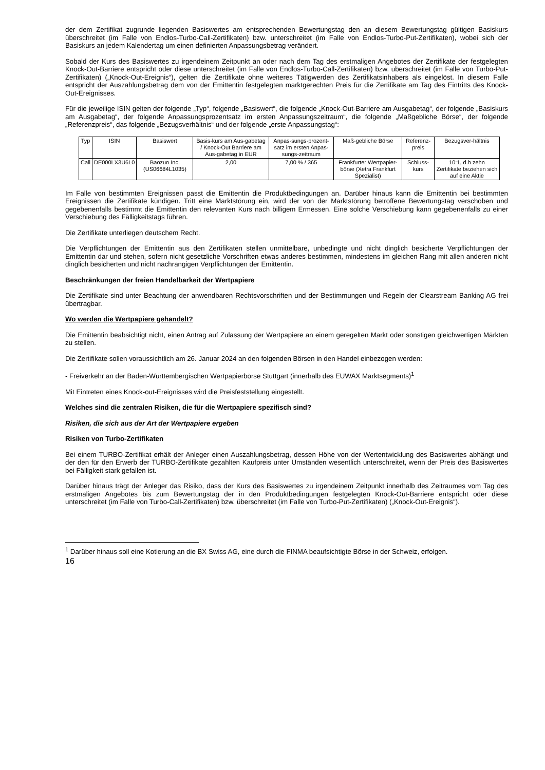der dem Zertifikat zugrunde liegenden Basiswertes am entsprechenden Bewertungstag den an diesem Bewertungstag gültigen Basiskurs überschreitet (im Falle von Endlos-Turbo-Call-Zertifikaten) bzw. unterschreitet (im Falle von Endlos-Turbo-Put-Zertifikaten), wobei sich der Basiskurs an jedem Kalendertag um einen definierten Anpassungsbetrag verändert.
Sobald der Kurs des Basiswertes zu irgendeinem Zeitpunkt an oder nach dem Tag des erstmaligen Angebotes der Zertifikate der festgelegten Knock-Out-Barriere entspricht oder diese unterschreitet (im Falle von Endlos-Turbo-Call-Zertifikaten) bzw. überschreitet (im Falle von Turbo-Put-Zertifikaten) („Knock-Out-Ereignis“), gelten die Zertifikate ohne weiteres Tätigwerden des Zertifikatsinhabers als eingelöst. In diesem Falle entspricht der Auszahlungsbetrag dem von der Emittentin festgelegten marktgerechten Preis für die Zertifikate am Tag des Eintritts des Knock-Out-Ereignisses.
Für die jeweilige ISIN gelten der folgende „Typ“, folgende „Basiswert“, die folgende „Knock-Out-Barriere am Ausgabetag“, der folgende „Basiskurs am Ausgabetag“, der folgende Anpassungsprozentsatz im ersten Anpassungszeitraum“, die folgende „Maßgebliche Börse“, der folgende „Referenzpreis“, das folgende „Bezugsverhältnis“ und der folgende „erste Anpassungstag“:
| Typ | ISIN | Basiswert | Basis-kurs am Aus-gabetag / Knock-Out Barriere am Aus-gabetag in EUR | Anpas-sungs-prozent-satz im ersten Anpas-sungs-zeitraum | Maß-gebliche Börse | Referenz-preis | Bezugsver-hältnis |
| --- | --- | --- | --- | --- | --- | --- | --- |
| Call | DE000LX3U6L0 | Baozun Inc. (US06684L1035) | 2,00 | 7,00 % / 365 | Frankfurter Wertpapier-börse (Xetra Frankfurt Spezialist) | Schluss-kurs | 10:1, d.h zehn Zertifikate beziehen sich auf eine Aktie |
Im Falle von bestimmten Ereignissen passt die Emittentin die Produktbedingungen an. Darüber hinaus kann die Emittentin bei bestimmten Ereignissen die Zertifikate kündigen. Tritt eine Marktstörung ein, wird der von der Marktstörung betroffene Bewertungstag verschoben und gegebenenfalls bestimmt die Emittentin den relevanten Kurs nach billigem Ermessen. Eine solche Verschiebung kann gegebenenfalls zu einer Verschiebung des Fälligkeitstags führen.
Die Zertifikate unterliegen deutschem Recht.
Die Verpflichtungen der Emittentin aus den Zertifikaten stellen unmittelbare, unbedingte und nicht dinglich besicherte Verpflichtungen der Emittentin dar und stehen, sofern nicht gesetzliche Vorschriften etwas anderes bestimmen, mindestens im gleichen Rang mit allen anderen nicht dinglich besicherten und nicht nachrangigen Verpflichtungen der Emittentin.
Beschränkungen der freien Handelbarkeit der Wertpapiere
Die Zertifikate sind unter Beachtung der anwendbaren Rechtsvorschriften und der Bestimmungen und Regeln der Clearstream Banking AG frei übertragbar.
Wo werden die Wertpapiere gehandelt?
Die Emittentin beabsichtigt nicht, einen Antrag auf Zulassung der Wertpapiere an einem geregelten Markt oder sonstigen gleichwertigen Märkten zu stellen.
Die Zertifikate sollen voraussichtlich am 26. Januar 2024 an den folgenden Börsen in den Handel einbezogen werden:
- Freiverkehr an der Baden-Württembergischen Wertpapierbörse Stuttgart (innerhalb des EUWAX Marktsegments)<sup>1</sup>
Mit Eintreten eines Knock-out-Ereignisses wird die Preisfeststellung eingestellt.
Welches sind die zentralen Risiken, die für die Wertpapiere spezifisch sind?
Risiken, die sich aus der Art der Wertpapiere ergeben
Risiken von Turbo-Zertifikaten
Bei einem TURBO-Zertifikat erhält der Anleger einen Auszahlungsbetrag, dessen Höhe von der Wertentwicklung des Basiswertes abhängt und der den für den Erwerb der TURBO-Zertifikate gezahlten Kaufpreis unter Umständen wesentlich unterschreitet, wenn der Preis des Basiswertes bei Fälligkeit stark gefallen ist.
Darüber hinaus trägt der Anleger das Risiko, dass der Kurs des Basiswertes zu irgendeinem Zeitpunkt innerhalb des Zeitraumes vom Tag des erstmaligen Angebotes bis zum Bewertungstag der in den Produktbedingungen festgelegten Knock-Out-Barriere entspricht oder diese unterschreitet (im Falle von Turbo-Call-Zertifikaten) bzw. überschreitet (im Falle von Turbo-Put-Zertifikaten) („Knock-Out-Ereignis“).
<sup>1</sup> Darüber hinaus soll eine Kotierung an die BX Swiss AG, eine durch die FINMA beaufsichtigte Börse in der Schweiz, erfolgen.
16